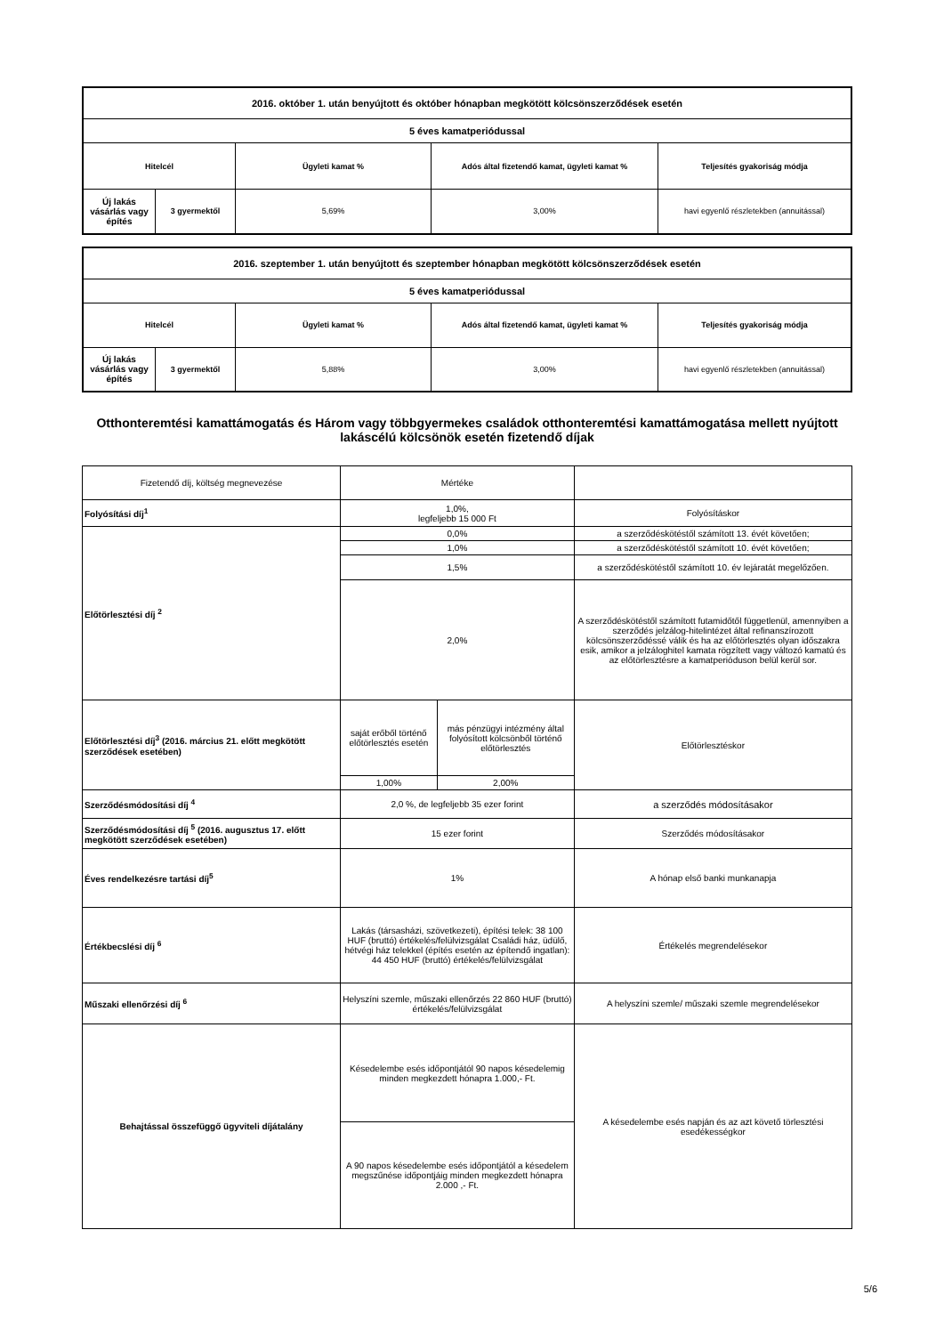| 2016. október 1. után benyújtott és október hónapban megkötött kölcsönszerződések esetén | | | | |
| --- | --- | --- | --- | --- |
| 5 éves kamatperiódussal | | | | |
| Hitelcél | | Ügyleti kamat % | Adós által fizetendő kamat, ügyleti kamat % | Teljesítés gyakoriság módja |
| Új lakás vásárlás vagy építés | 3 gyermektől | 5,69% | 3,00% | havi egyenlő részletekben (annuitással) |
| 2016. szeptember 1. után benyújtott és szeptember hónapban megkötött kölcsönszerződések esetén | | | | |
| --- | --- | --- | --- | --- |
| 5 éves kamatperiódussal | | | | |
| Hitelcél | | Ügyleti kamat % | Adós által fizetendő kamat, ügyleti kamat % | Teljesítés gyakoriság módja |
| Új lakás vásárlás vagy építés | 3 gyermektől | 5,88% | 3,00% | havi egyenlő részletekben (annuitással) |
Otthonteremtési kamattámogatás és Három vagy többgyermekes családok otthonteremtési kamattámogatása mellett nyújtott lakáscélú kölcsönök esetén fizetendő díjak
| Fizetendő díj, költség megnevezése | Mértéke | | |
| Folyósítási díj<sup>1</sup> | 1,0%, legfeljebb 15 000 Ft | | Folyósításkor |
| Előtörlesztési díj <sup>2</sup> | 0,0% | | a szerződéskötéstől számított 13. évét követően; |
| | 1,0% | | a szerződéskötéstől számított 10. évét követően; |
| | 1,5% | | a szerződéskötéstől számított 10. év lejáratát megelőzően. |
| | 2,0% | | A szerződéskötéstől számított futamidőtől függetlenül, amennyiben a szerződés jelzálog-hitelintézet által refinanszírozott kölcsönszerződéssé válik és ha az előtörlesztés olyan időszakra esik, amikor a jelzáloghitel kamata rögzített vagy változó kamatú és az előtörlesztésre a kamatperióduson belül kerül sor. |
| Előtörlesztési díj<sup>3</sup> (2016. március 21. előtt megkötött szerződések esetében) | saját erőből történő előtörlesztés esetén | más pénzügyi intézmény által folyósított kölcsönből történő előtörlesztés | Előtörlesztéskor |
| | 1,00% | 2,00% | |
| Szerződésmódosítási díj <sup>4</sup> | 2,0 %, de legfeljebb 35 ezer forint | | a szerződés módosításakor |
| Szerződésmódosítási díj <sup>5</sup> (2016. augusztus 17. előtt megkötött szerződések esetében) | 15 ezer forint | | Szerződés módosításakor |
| Éves rendelkezésre tartási díj<sup>5</sup> | 1% | | A hónap első banki munkanapja |
| Értékbecslési díj <sup>6</sup> | Lakás (társasházi, szövetkezeti), építési telek: 38 100 HUF (bruttó) értékelés/felülvizsgálat Családi ház, üdülő, hétvégi ház telekkel (építés esetén az építendő ingatlan): 44 450 HUF (bruttó) értékelés/felülvizsgálat | | Értékelés megrendelésekor |
| Műszaki ellenőrzési díj <sup>6</sup> | Helyszíni szemle, műszaki ellenőrzés 22 860 HUF (bruttó) értékelés/felülvizsgálat | | A helyszíni szemle/ műszaki szemle megrendelésekor |
| Behajtással összefüggő ügyviteli díjátalány | Késedelembe esés időpontjától 90 napos késedelemig minden megkezdett hónapra 1.000,- Ft. | | A késedelembe esés napján és az azt követő törlesztési esedékességkor |
| | A 90 napos késedelembe esés időpontjától a késedelem megszűnése időpontjáig minden megkezdett hónapra 2.000 ,- Ft. | | |
5/6